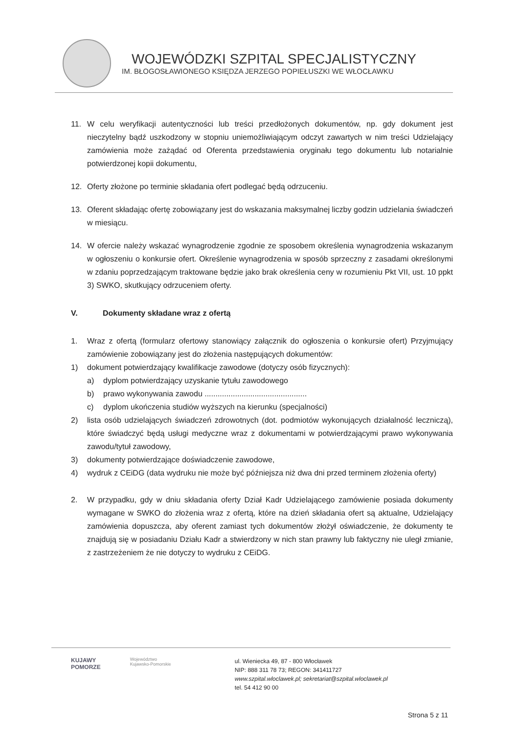WOJEWÓDZKI SZPITAL SPECJALISTYCZNY
IM. BŁOGOSŁAWIONEGO KSIĘDZA JERZEGO POPIEŁUSZKI WE WŁOCŁAWKU
11. W celu weryfikacji autentyczności lub treści przedłożonych dokumentów, np. gdy dokument jest nieczytelny bądź uszkodzony w stopniu uniemożliwiającym odczyt zawartych w nim treści Udzielający zamówienia może zażądać od Oferenta przedstawienia oryginału tego dokumentu lub notarialnie potwierdzonej kopii dokumentu,
12. Oferty złożone po terminie składania ofert podlegać będą odrzuceniu.
13. Oferent składając ofertę zobowiązany jest do wskazania maksymalnej liczby godzin udzielania świadczeń w miesiącu.
14. W ofercie należy wskazać wynagrodzenie zgodnie ze sposobem określenia wynagrodzenia wskazanym w ogłoszeniu o konkursie ofert. Określenie wynagrodzenia w sposób sprzeczny z zasadami określonymi w zdaniu poprzedzającym traktowane będzie jako brak określenia ceny w rozumieniu Pkt VII, ust. 10 ppkt 3) SWKO, skutkujący odrzuceniem oferty.
V. Dokumenty składane wraz z ofertą
1. Wraz z ofertą (formularz ofertowy stanowiący załącznik do ogłoszenia o konkursie ofert) Przyjmujący zamówienie zobowiązany jest do złożenia następujących dokumentów:
1) dokument potwierdzający kwalifikacje zawodowe (dotyczy osób fizycznych):
a) dyplom potwierdzający uzyskanie tytułu zawodowego
b) prawo wykonywania zawodu ...............................................
c) dyplom ukończenia studiów wyższych na kierunku (specjalności)
2) lista osób udzielających świadczeń zdrowotnych (dot. podmiotów wykonujących działalność leczniczą), które świadczyć będą usługi medyczne wraz z dokumentami w potwierdzającymi prawo wykonywania zawodu/tytuł zawodowy,
3) dokumenty potwierdzające doświadczenie zawodowe,
4) wydruk z CEiDG (data wydruku nie może być późniejsza niż dwa dni przed terminem złożenia oferty)
2. W przypadku, gdy w dniu składania oferty Dział Kadr Udzielającego zamówienie posiada dokumenty wymagane w SWKO do złożenia wraz z ofertą, które na dzień składania ofert są aktualne, Udzielający zamówienia dopuszcza, aby oferent zamiast tych dokumentów złożył oświadczenie, że dokumenty te znajdują się w posiadaniu Działu Kadr a stwierdzony w nich stan prawny lub faktyczny nie uległ zmianie, z zastrzeżeniem że nie dotyczy to wydruku z CEiDG.
KUJAWY
POMORZE
Województwo
Kujawsko-Pomorskie
ul. Wieniecka 49, 87 - 800 Włocławek
NIP: 888 311 78 73; REGON: 341411727
www.szpital.wloclawek.pl; sekretariat@szpital.wloclawek.pl
tel. 54 412 90 00
Strona 5 z 11